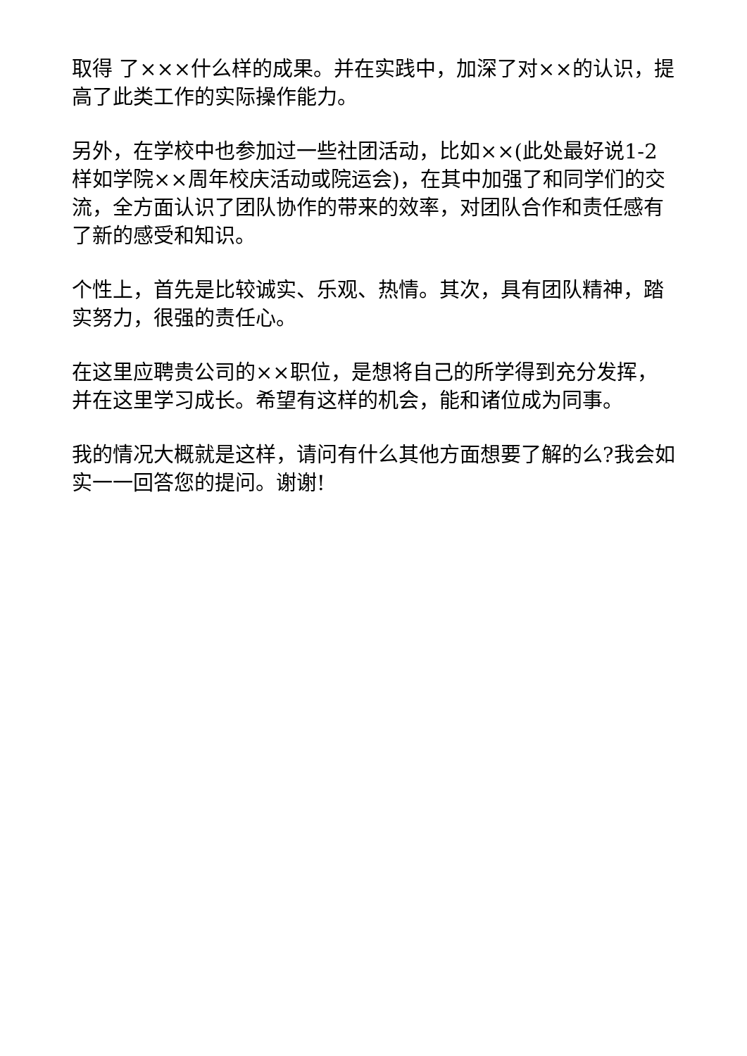取得 了×××什么样的成果。并在实践中，加深了对××的认识，提高了此类工作的实际操作能力。
另外，在学校中也参加过一些社团活动，比如××(此处最好说1-2样如学院××周年校庆活动或院运会)，在其中加强了和同学们的交流，全方面认识了团队协作的带来的效率，对团队合作和责任感有了新的感受和知识。
个性上，首先是比较诚实、乐观、热情。其次，具有团队精神，踏实努力，很强的责任心。
在这里应聘贵公司的××职位，是想将自己的所学得到充分发挥，并在这里学习成长。希望有这样的机会，能和诸位成为同事。
我的情况大概就是这样，请问有什么其他方面想要了解的么?我会如实一一回答您的提问。谢谢!